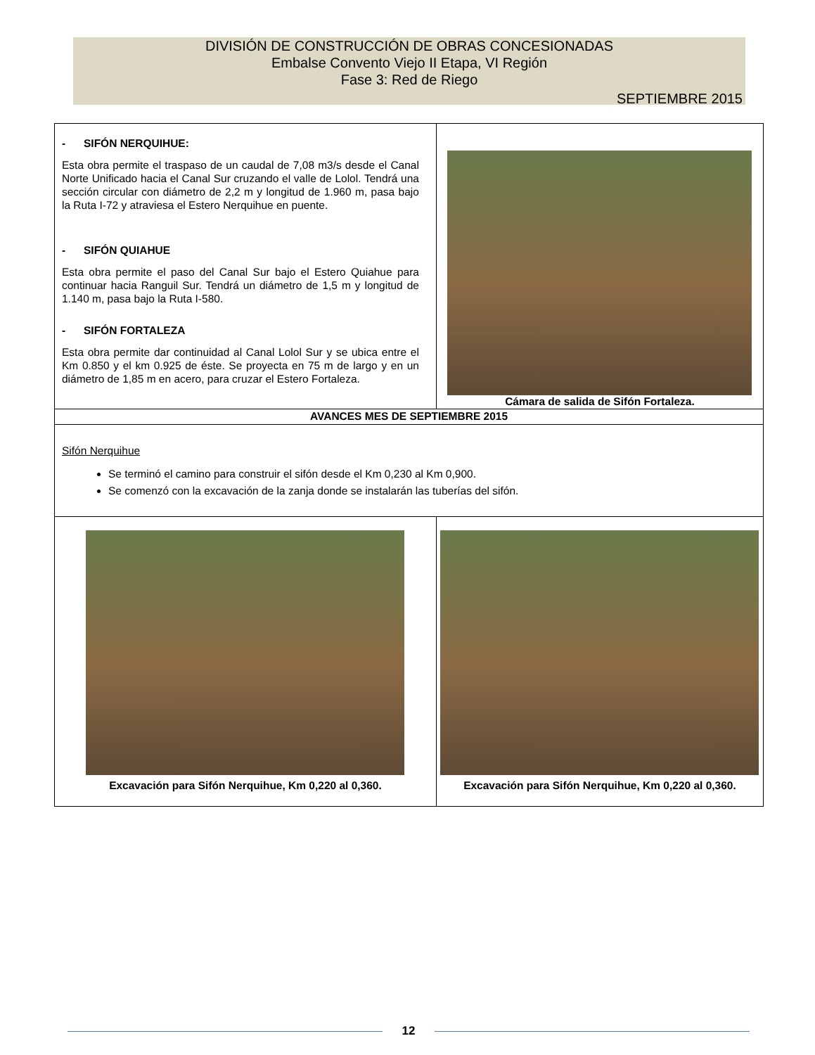DIVISIÓN DE CONSTRUCCIÓN DE OBRAS CONCESIONADAS
Embalse Convento Viejo II Etapa, VI Región
Fase 3: Red de Riego
SEPTIEMBRE 2015
| - SIFÓN NERQUIHUE: Esta obra permite el traspaso de un caudal de 7,08 m3/s desde el Canal Norte Unificado hacia el Canal Sur cruzando el valle de Lolol. Tendrá una sección circular con diámetro de 2,2 m y longitud de 1.960 m, pasa bajo la Ruta I-72 y atraviesa el Estero Nerquihue en puente. - SIFÓN QUIAHUE Esta obra permite el paso del Canal Sur bajo el Estero Quiahue para continuar hacia Ranguil Sur. Tendrá un diámetro de 1,5 m y longitud de 1.140 m, pasa bajo la Ruta I-580. - SIFÓN FORTALEZA Esta obra permite dar continuidad al Canal Lolol Sur y se ubica entre el Km 0.850 y el km 0.925 de éste. Se proyecta en 75 m de largo y en un diámetro de 1,85 m en acero, para cruzar el Estero Fortaleza. | Cámara de salida de Sifón Fortaleza. | |
| AVANCES MES DE SEPTIEMBRE 2015 | | |
| Sifón Nerquihue Se terminó el camino para construir el sifón desde el Km 0,230 al Km 0,900. Se comenzó con la excavación de la zanja donde se instalarán las tuberías del sifón. | | |
| Excavación para Sifón Nerquihue, Km 0,220 al 0,360. | | Excavación para Sifón Nerquihue, Km 0,220 al 0,360. |
12